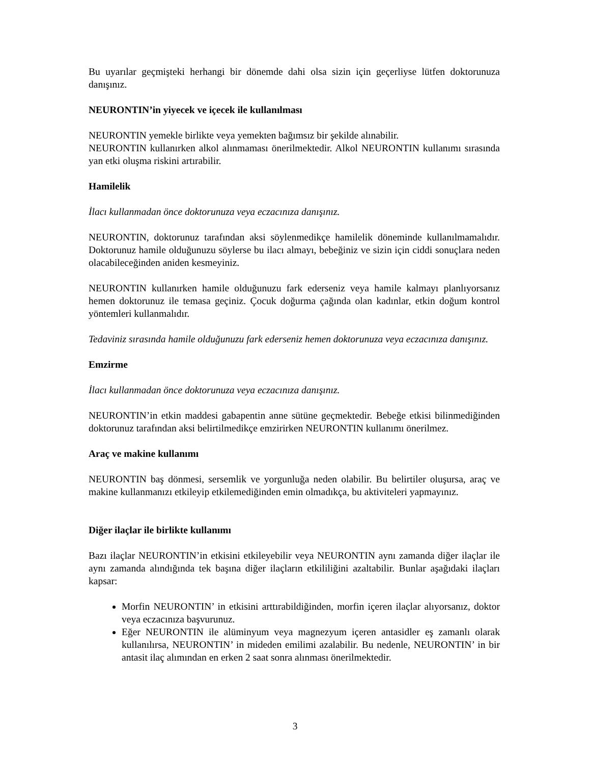Bu uyarılar geçmişteki herhangi bir dönemde dahi olsa sizin için geçerliyse lütfen doktorunuza danışınız.
NEURONTIN’in yiyecek ve içecek ile kullanılması
NEURONTIN yemekle birlikte veya yemekten bağımsız bir şekilde alınabilir.
NEURONTIN kullanırken alkol alınmaması önerilmektedir. Alkol NEURONTIN kullanımı sırasında yan etki oluşma riskini artırabilir.
Hamilelik
İlacı kullanmadan önce doktorunuza veya eczacınıza danışınız.
NEURONTIN, doktorunuz tarafından aksi söylenmedikçe hamilelik döneminde kullanılmamalıdır. Doktorunuz hamile olduğunuzu söylerse bu ilacı almayı, bebeğiniz ve sizin için ciddi sonuçlara neden olacabileceğinden aniden kesmeyiniz.
NEURONTIN kullanırken hamile olduğunuzu fark ederseniz veya hamile kalmayı planlıyorsanız hemen doktorunuz ile temasa geçiniz. Çocuk doğurma çağında olan kadınlar, etkin doğum kontrol yöntemleri kullanmalıdır.
Tedaviniz sırasında hamile olduğunuzu fark ederseniz hemen doktorunuza veya eczacınıza danışınız.
Emzirme
İlacı kullanmadan önce doktorunuza veya eczacınıza danışınız.
NEURONTIN’in etkin maddesi gabapentin anne sütüne geçmektedir. Bebeğe etkisi bilinmediğinden doktorunuz tarafından aksi belirtilmedikçe emzirirken NEURONTIN kullanımı önerilmez.
Araç ve makine kullanımı
NEURONTIN baş dönmesi, sersemlik ve yorgunluğa neden olabilir. Bu belirtiler oluşursa, araç ve makine kullanmanızı etkileyip etkilemediğinden emin olmadıkça, bu aktiviteleri yapmayınız.
Diğer ilaçlar ile birlikte kullanımı
Bazı ilaçlar NEURONTIN’in etkisini etkileyebilir veya NEURONTIN aynı zamanda diğer ilaçlar ile aynı zamanda alındığında tek başına diğer ilaçların etkililiğini azaltabilir. Bunlar aşağıdaki ilaçları kapsar:
Morfin NEURONTIN’ in etkisini arttırabildiğinden, morfin içeren ilaçlar alıyorsanız, doktor veya eczacınıza başvurunuz.
Eğer NEURONTIN ile alüminyum veya magnezyum içeren antasidler eş zamanlı olarak kullanılırsa, NEURONTIN’ in mideden emilimi azalabilir. Bu nedenle, NEURONTIN’ in bir antasit ilaç alımından en erken 2 saat sonra alınması önerilmektedir.
3